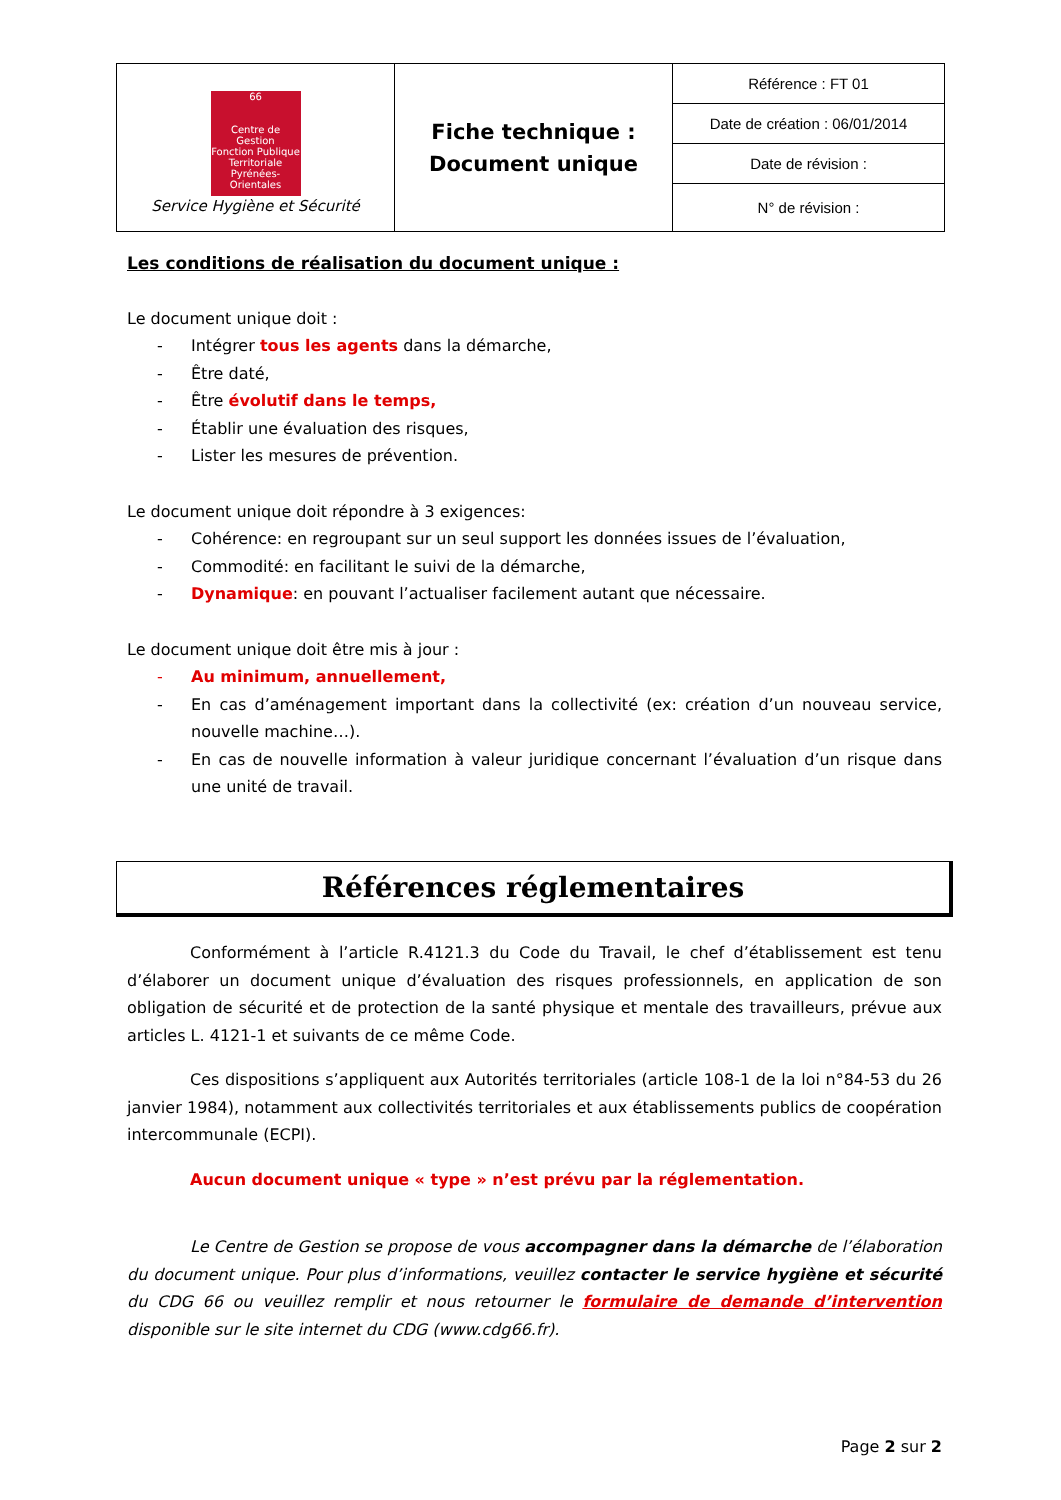| 66 Centre de Gestion Fonction Publique Territoriale Pyrénées-Orientales Service Hygiène et Sécurité | Fiche technique : Document unique | Référence : FT 01 |
| | | Date de création : 06/01/2014 |
| | | Date de révision : |
| | | N° de révision : |
Les conditions de réalisation du document unique :
Le document unique doit :
- Intégrer tous les agents dans la démarche,
- Être daté,
- Être évolutif dans le temps,
- Établir une évaluation des risques,
- Lister les mesures de prévention.
Le document unique doit répondre à 3 exigences:
- Cohérence: en regroupant sur un seul support les données issues de l’évaluation,
- Commodité: en facilitant le suivi de la démarche,
- Dynamique: en pouvant l’actualiser facilement autant que nécessaire.
Le document unique doit être mis à jour :
- Au minimum, annuellement,
- En cas d’aménagement important dans la collectivité (ex: création d’un nouveau service, nouvelle machine…).
- En cas de nouvelle information à valeur juridique concernant l’évaluation d’un risque dans une unité de travail.
Références réglementaires
Conformément à l’article R.4121.3 du Code du Travail, le chef d’établissement est tenu d’élaborer un document unique d’évaluation des risques professionnels, en application de son obligation de sécurité et de protection de la santé physique et mentale des travailleurs, prévue aux articles L. 4121-1 et suivants de ce même Code.
Ces dispositions s’appliquent aux Autorités territoriales (article 108-1 de la loi n°84-53 du 26 janvier 1984), notamment aux collectivités territoriales et aux établissements publics de coopération intercommunale (ECPI).
Aucun document unique « type » n’est prévu par la réglementation.
Le Centre de Gestion se propose de vous accompagner dans la démarche de l’élaboration du document unique. Pour plus d’informations, veuillez contacter le service hygiène et sécurité du CDG 66 ou veuillez remplir et nous retourner le formulaire de demande d’intervention disponible sur le site internet du CDG (www.cdg66.fr).
Page 2 sur 2